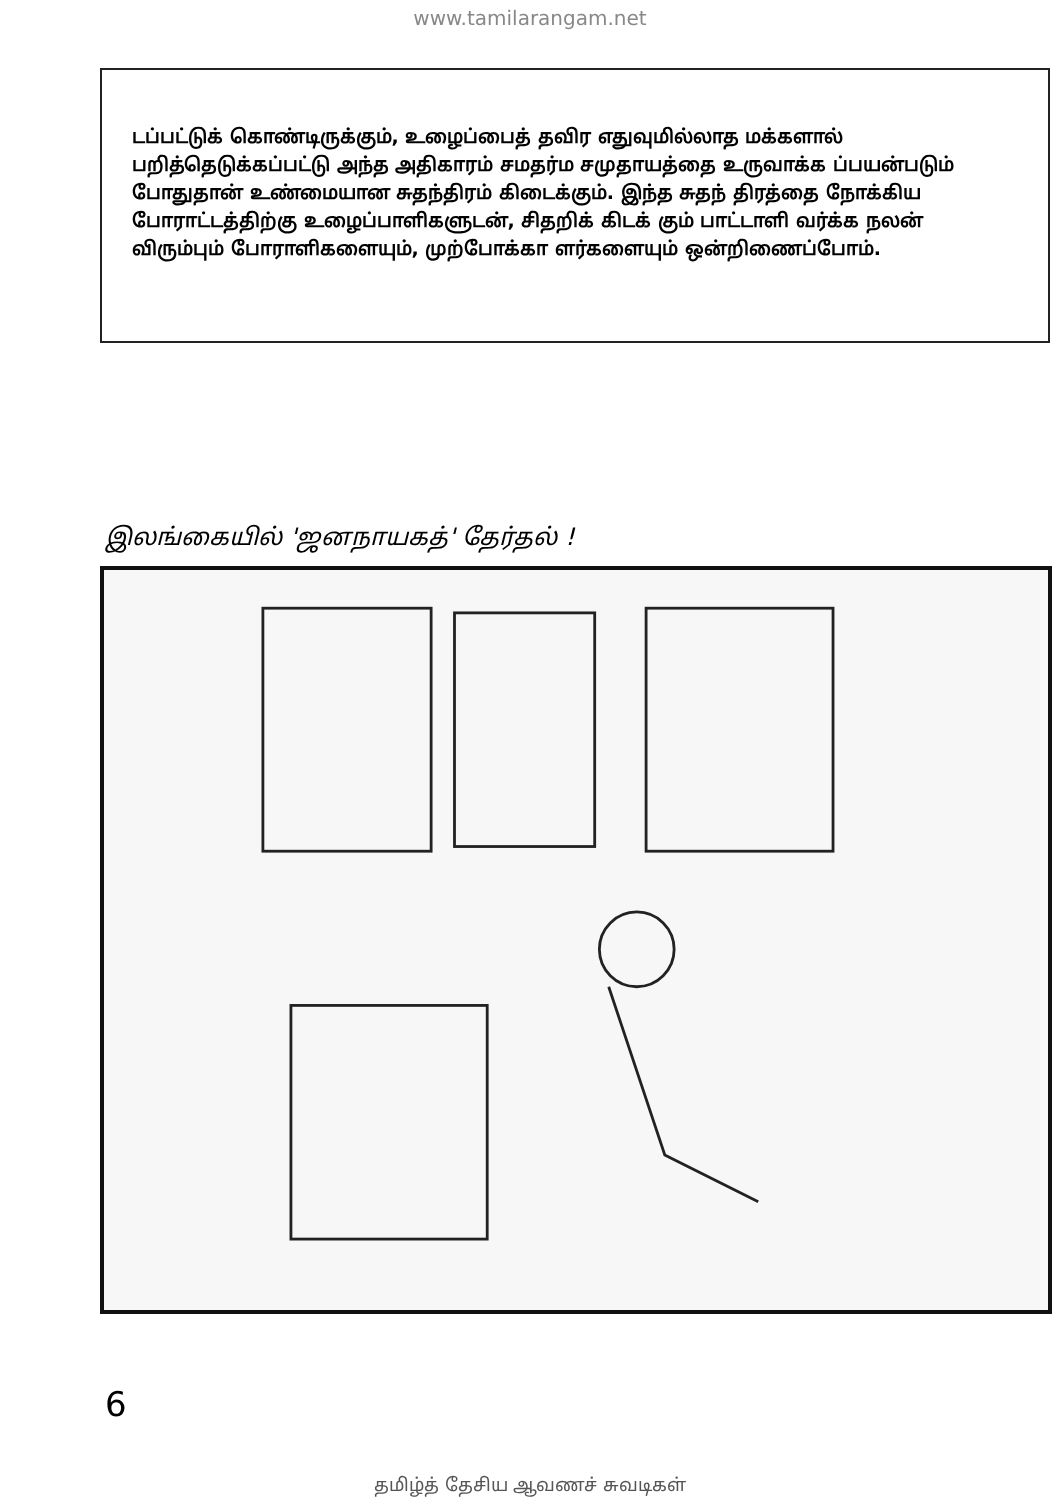www.tamilarangam.net
டப்பட்டுக் கொண்டிருக்கும், உழைப்பைத் தவிர எதுவுமில்லாத மக்களால் பறித்தெடுக்கப்பட்டு அந்த அதிகாரம் சமதர்ம சமுதாயத்தை உருவாக்க ப்பயன்படும் போதுதான் உண்மையான சுதந்திரம் கிடைக்கும். இந்த சுதந் திரத்தை நோக்கிய போராட்டத்திற்கு உழைப்பாளிகளுடன், சிதறிக் கிடக் கும் பாட்டாளி வர்க்க நலன் விரும்பும் போராளிகளையும், முற்போக்கா ளர்களையும் ஒன்றிணைப்போம்.
இலங்கையில் 'ஜனநாயகத்' தேர்தல் !
6
தமிழ்த் தேசிய ஆவணச் சுவடிகள்